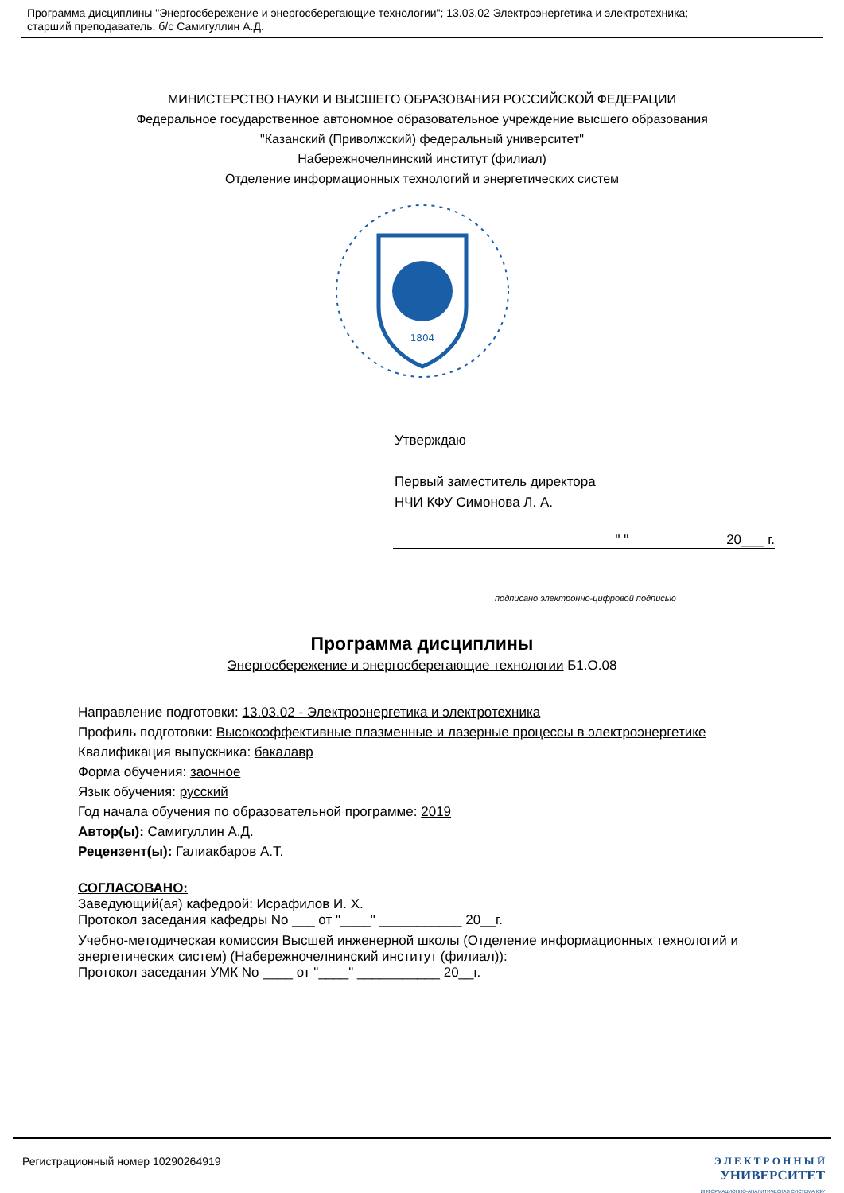Программа дисциплины "Энергосбережение и энергосберегающие технологии"; 13.03.02 Электроэнергетика и электротехника;
старший преподаватель, б/с Самигуллин А.Д.
МИНИСТЕРСТВО НАУКИ И ВЫСШЕГО ОБРАЗОВАНИЯ РОССИЙСКОЙ ФЕДЕРАЦИИ
Федеральное государственное автономное образовательное учреждение высшего образования
"Казанский (Приволжский) федеральный университет"
Набережночелнинский институт (филиал)
Отделение информационных технологий и энергетических систем
1804
Утверждаю
Первый заместитель директора
НЧИ КФУ Симонова Л. А.
" " 20___ г.
подписано электронно-цифровой подписью
Программа дисциплины
Энергосбережение и энергосберегающие технологии Б1.О.08
Направление подготовки: 13.03.02 - Электроэнергетика и электротехника
Профиль подготовки: Высокоэффективные плазменные и лазерные процессы в электроэнергетике
Квалификация выпускника: бакалавр
Форма обучения: заочное
Язык обучения: русский
Год начала обучения по образовательной программе: 2019
Автор(ы): Самигуллин А.Д.
Рецензент(ы): Галиакбаров А.Т.
СОГЛАСОВАНО:
Заведующий(ая) кафедрой: Исрафилов И. Х.
Протокол заседания кафедры No ___ от "____" ___________ 20__г.
Учебно-методическая комиссия Высшей инженерной школы (Отделение информационных технологий и энергетических систем) (Набережночелнинский институт (филиал)):
Протокол заседания УМК No ____ от "____" ___________ 20__г.
Регистрационный номер 10290264919
Э Л Е К Т Р О Н Н Ы Й
УНИВЕРСИТЕТ
ИНФОРМАЦИОННО-АНАЛИТИЧЕСКАЯ СИСТЕМА КФУ